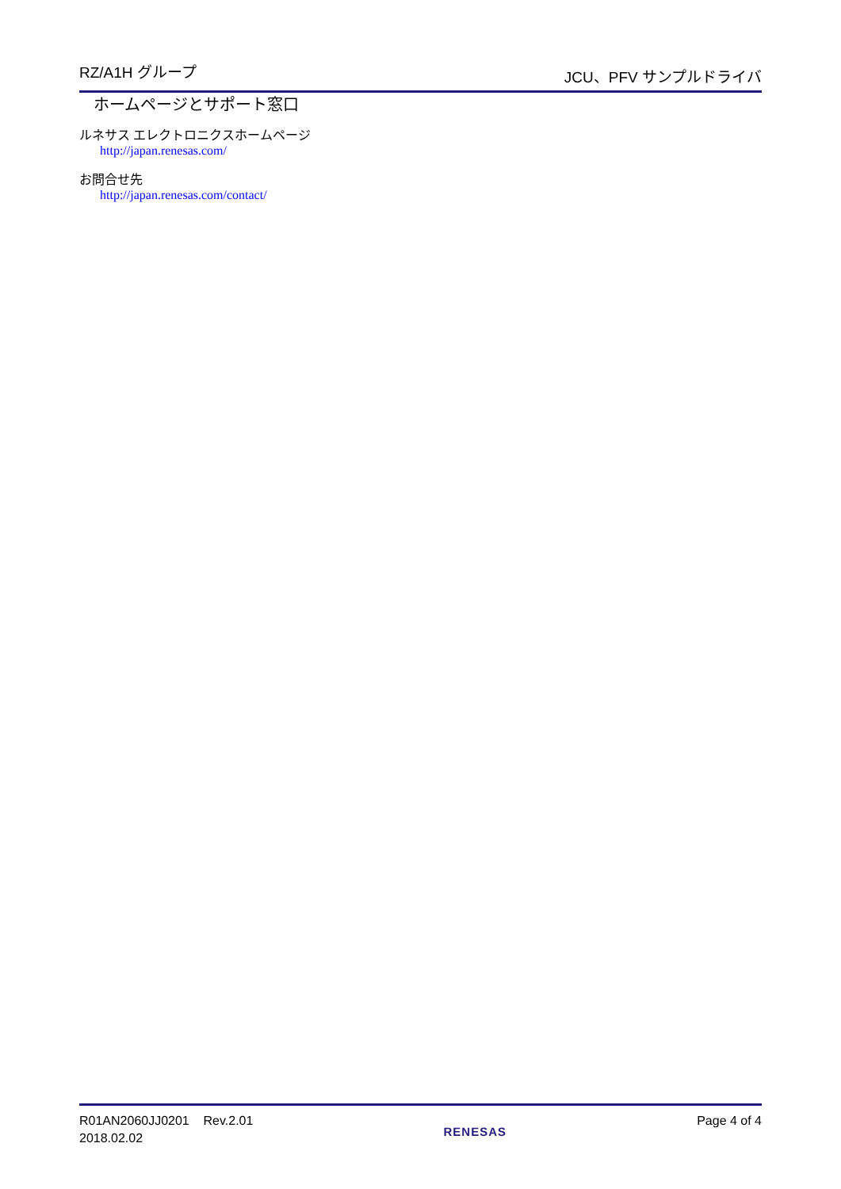RZ/A1H グループ JCU、PFV サンプルドライバ
ホームページとサポート窓口
ルネサス エレクトロニクスホームページ
http://japan.renesas.com/
お問合せ先
http://japan.renesas.com/contact/
R01AN2060JJ0201 Rev.2.01
2018.02.02
RENESAS
Page 4 of 4